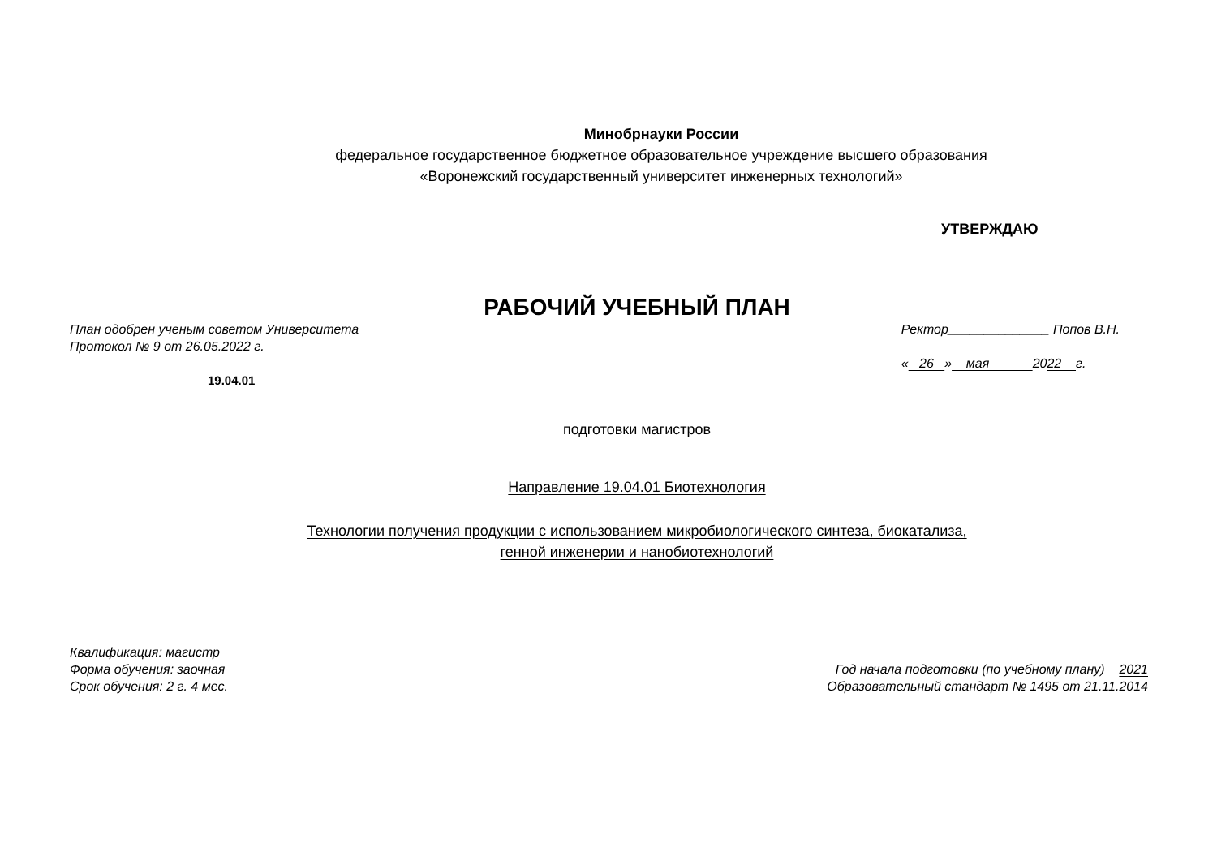Минобрнауки России
федеральное государственное бюджетное образовательное учреждение высшего образования
«Воронежский государственный университет инженерных технологий»
УТВЕРЖДАЮ
РАБОЧИЙ УЧЕБНЫЙ ПЛАН
План одобрен ученым советом Университета
Протокол № 9 от 26.05.2022 г.
19.04.01
Ректор______________ Попов В.Н.
« 26 » мая 2022 г.
подготовки магистров
Направление 19.04.01 Биотехнология
Технологии получения продукции с использованием микробиологического синтеза, биокатализа,
генной инженерии и нанобиотехнологий
Квалификация: магистр
Форма обучения: заочная
Срок обучения: 2 г. 4 мес.
Год начала подготовки (по учебному плану) 2021
Образовательный стандарт № 1495 от 21.11.2014